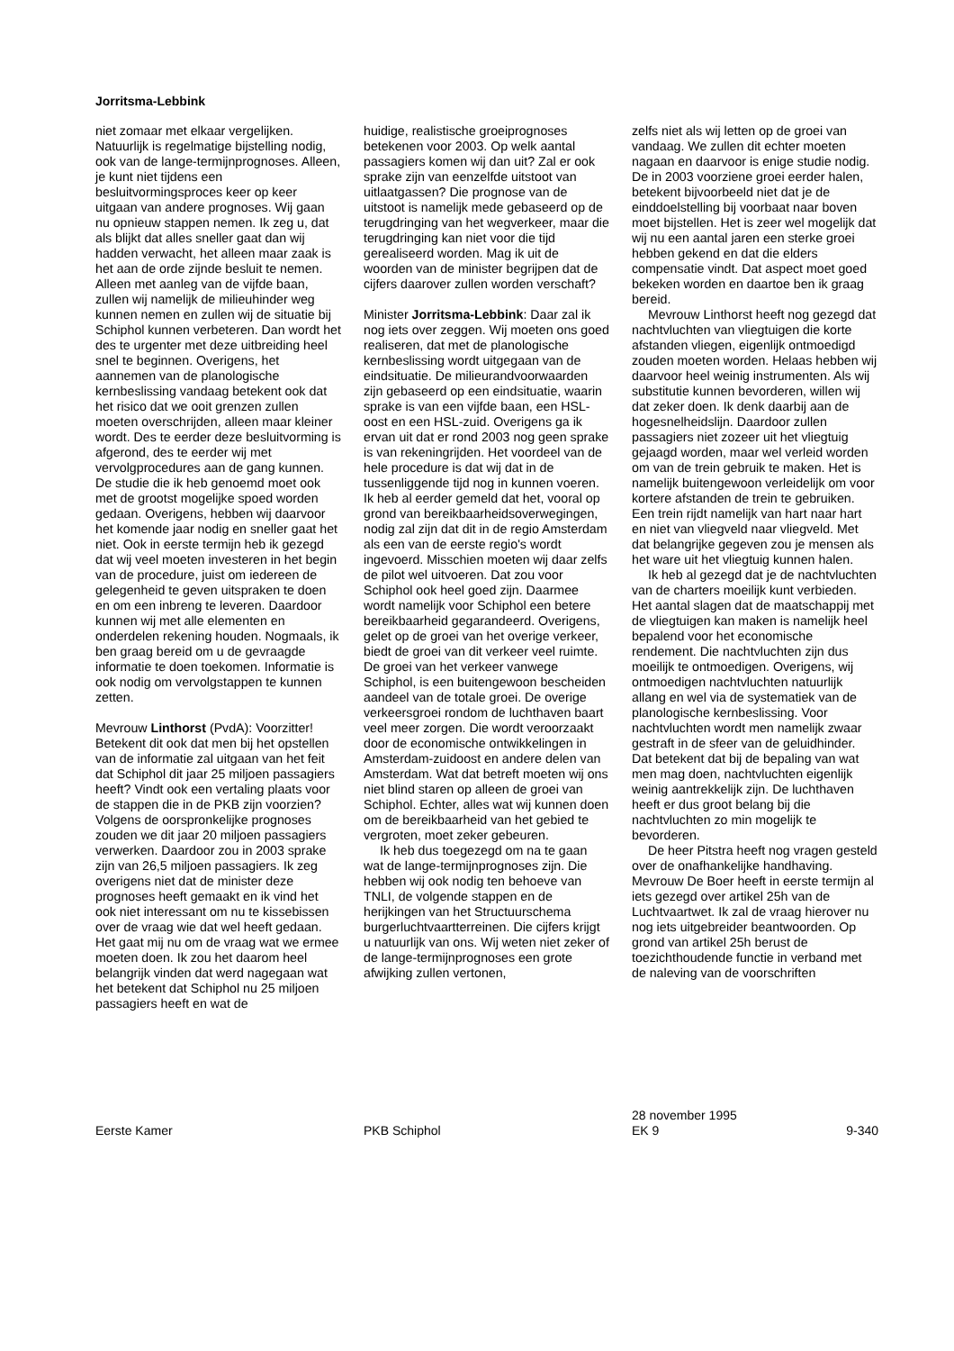Jorritsma-Lebbink
niet zomaar met elkaar vergelijken. Natuurlijk is regelmatige bijstelling nodig, ook van de lange-termijnprognoses. Alleen, je kunt niet tijdens een besluitvormingsproces keer op keer uitgaan van andere prognoses. Wij gaan nu opnieuw stappen nemen. Ik zeg u, dat als blijkt dat alles sneller gaat dan wij hadden verwacht, het alleen maar zaak is het aan de orde zijnde besluit te nemen. Alleen met aanleg van de vijfde baan, zullen wij namelijk de milieuhinder weg kunnen nemen en zullen wij de situatie bij Schiphol kunnen verbeteren. Dan wordt het des te urgenter met deze uitbreiding heel snel te beginnen. Overigens, het aannemen van de planologische kernbeslissing vandaag betekent ook dat het risico dat we ooit grenzen zullen moeten overschrijden, alleen maar kleiner wordt. Des te eerder deze besluitvorming is afgerond, des te eerder wij met vervolgprocedures aan de gang kunnen. De studie die ik heb genoemd moet ook met de grootst mogelijke spoed worden gedaan. Overigens, hebben wij daarvoor het komende jaar nodig en sneller gaat het niet. Ook in eerste termijn heb ik gezegd dat wij veel moeten investeren in het begin van de procedure, juist om iedereen de gelegenheid te geven uitspraken te doen en om een inbreng te leveren. Daardoor kunnen wij met alle elementen en onderdelen rekening houden. Nogmaals, ik ben graag bereid om u de gevraagde informatie te doen toekomen. Informatie is ook nodig om vervolgstappen te kunnen zetten.
Mevrouw Linthorst (PvdA): Voorzitter! Betekent dit ook dat men bij het opstellen van de informatie zal uitgaan van het feit dat Schiphol dit jaar 25 miljoen passagiers heeft? Vindt ook een vertaling plaats voor de stappen die in de PKB zijn voorzien? Volgens de oorspronkelijke prognoses zouden we dit jaar 20 miljoen passagiers verwerken. Daardoor zou in 2003 sprake zijn van 26,5 miljoen passagiers. Ik zeg overigens niet dat de minister deze prognoses heeft gemaakt en ik vind het ook niet interessant om nu te kissebissen over de vraag wie dat wel heeft gedaan. Het gaat mij nu om de vraag wat we ermee moeten doen. Ik zou het daarom heel belangrijk vinden dat werd nagegaan wat het betekent dat Schiphol nu 25 miljoen passagiers heeft en wat de
huidige, realistische groeiprognoses betekenen voor 2003. Op welk aantal passagiers komen wij dan uit? Zal er ook sprake zijn van eenzelfde uitstoot van uitlaatgassen? Die prognose van de uitstoot is namelijk mede gebaseerd op de terugdringing van het wegverkeer, maar die terugdringing kan niet voor die tijd gerealiseerd worden. Mag ik uit de woorden van de minister begrijpen dat de cijfers daarover zullen worden verschaft?
Minister Jorritsma-Lebbink: Daar zal ik nog iets over zeggen. Wij moeten ons goed realiseren, dat met de planologische kernbeslissing wordt uitgegaan van de eindsituatie. De milieurandvoorwaarden zijn gebaseerd op een eindsituatie, waarin sprake is van een vijfde baan, een HSL-oost en een HSL-zuid. Overigens ga ik ervan uit dat er rond 2003 nog geen sprake is van rekeningrijden. Het voordeel van de hele procedure is dat wij dat in de tussenliggende tijd nog in kunnen voeren. Ik heb al eerder gemeld dat het, vooral op grond van bereikbaarheidsoverwegingen, nodig zal zijn dat dit in de regio Amsterdam als een van de eerste regio's wordt ingevoerd. Misschien moeten wij daar zelfs de pilot wel uitvoeren. Dat zou voor Schiphol ook heel goed zijn. Daarmee wordt namelijk voor Schiphol een betere bereikbaarheid gegarandeerd. Overigens, gelet op de groei van het overige verkeer, biedt de groei van dit verkeer veel ruimte. De groei van het verkeer vanwege Schiphol, is een buitengewoon bescheiden aandeel van de totale groei. De overige verkeersgroei rondom de luchthaven baart veel meer zorgen. Die wordt veroorzaakt door de economische ontwikkelingen in Amsterdam-zuidoost en andere delen van Amsterdam. Wat dat betreft moeten wij ons niet blind staren op alleen de groei van Schiphol. Echter, alles wat wij kunnen doen om de bereikbaarheid van het gebied te vergroten, moet zeker gebeuren.
Ik heb dus toegezegd om na te gaan wat de lange-termijnprognoses zijn. Die hebben wij ook nodig ten behoeve van TNLI, de volgende stappen en de herijkingen van het Structuurschema burgerluchtvaartterreinen. Die cijfers krijgt u natuurlijk van ons. Wij weten niet zeker of de lange-termijnprognoses een grote afwijking zullen vertonen,
zelfs niet als wij letten op de groei van vandaag. We zullen dit echter moeten nagaan en daarvoor is enige studie nodig. De in 2003 voorziene groei eerder halen, betekent bijvoorbeeld niet dat je de einddoelstelling bij voorbaat naar boven moet bijstellen. Het is zeer wel mogelijk dat wij nu een aantal jaren een sterke groei hebben gekend en dat die elders compensatie vindt. Dat aspect moet goed bekeken worden en daartoe ben ik graag bereid.
Mevrouw Linthorst heeft nog gezegd dat nachtvluchten van vliegtuigen die korte afstanden vliegen, eigenlijk ontmoedigd zouden moeten worden. Helaas hebben wij daarvoor heel weinig instrumenten. Als wij substitutie kunnen bevorderen, willen wij dat zeker doen. Ik denk daarbij aan de hogesnelheidslijn. Daardoor zullen passagiers niet zozeer uit het vliegtuig gejaagd worden, maar wel verleid worden om van de trein gebruik te maken. Het is namelijk buitengewoon verleidelijk om voor kortere afstanden de trein te gebruiken. Een trein rijdt namelijk van hart naar hart en niet van vliegveld naar vliegveld. Met dat belangrijke gegeven zou je mensen als het ware uit het vliegtuig kunnen halen.
Ik heb al gezegd dat je de nachtvluchten van de charters moeilijk kunt verbieden. Het aantal slagen dat de maatschappij met de vliegtuigen kan maken is namelijk heel bepalend voor het economische rendement. Die nachtvluchten zijn dus moeilijk te ontmoedigen. Overigens, wij ontmoedigen nachtvluchten natuurlijk allang en wel via de systematiek van de planologische kernbeslissing. Voor nachtvluchten wordt men namelijk zwaar gestraft in de sfeer van de geluidhinder. Dat betekent dat bij de bepaling van wat men mag doen, nachtvluchten eigenlijk weinig aantrekkelijk zijn. De luchthaven heeft er dus groot belang bij die nachtvluchten zo min mogelijk te bevorderen.
De heer Pitstra heeft nog vragen gesteld over de onafhankelijke handhaving. Mevrouw De Boer heeft in eerste termijn al iets gezegd over artikel 25h van de Luchtvaartwet. Ik zal de vraag hierover nu nog iets uitgebreider beantwoorden. Op grond van artikel 25h berust de toezichthoudende functie in verband met de naleving van de voorschriften
Eerste Kamer PKB Schiphol
28 november 1995
EK 9
9-340